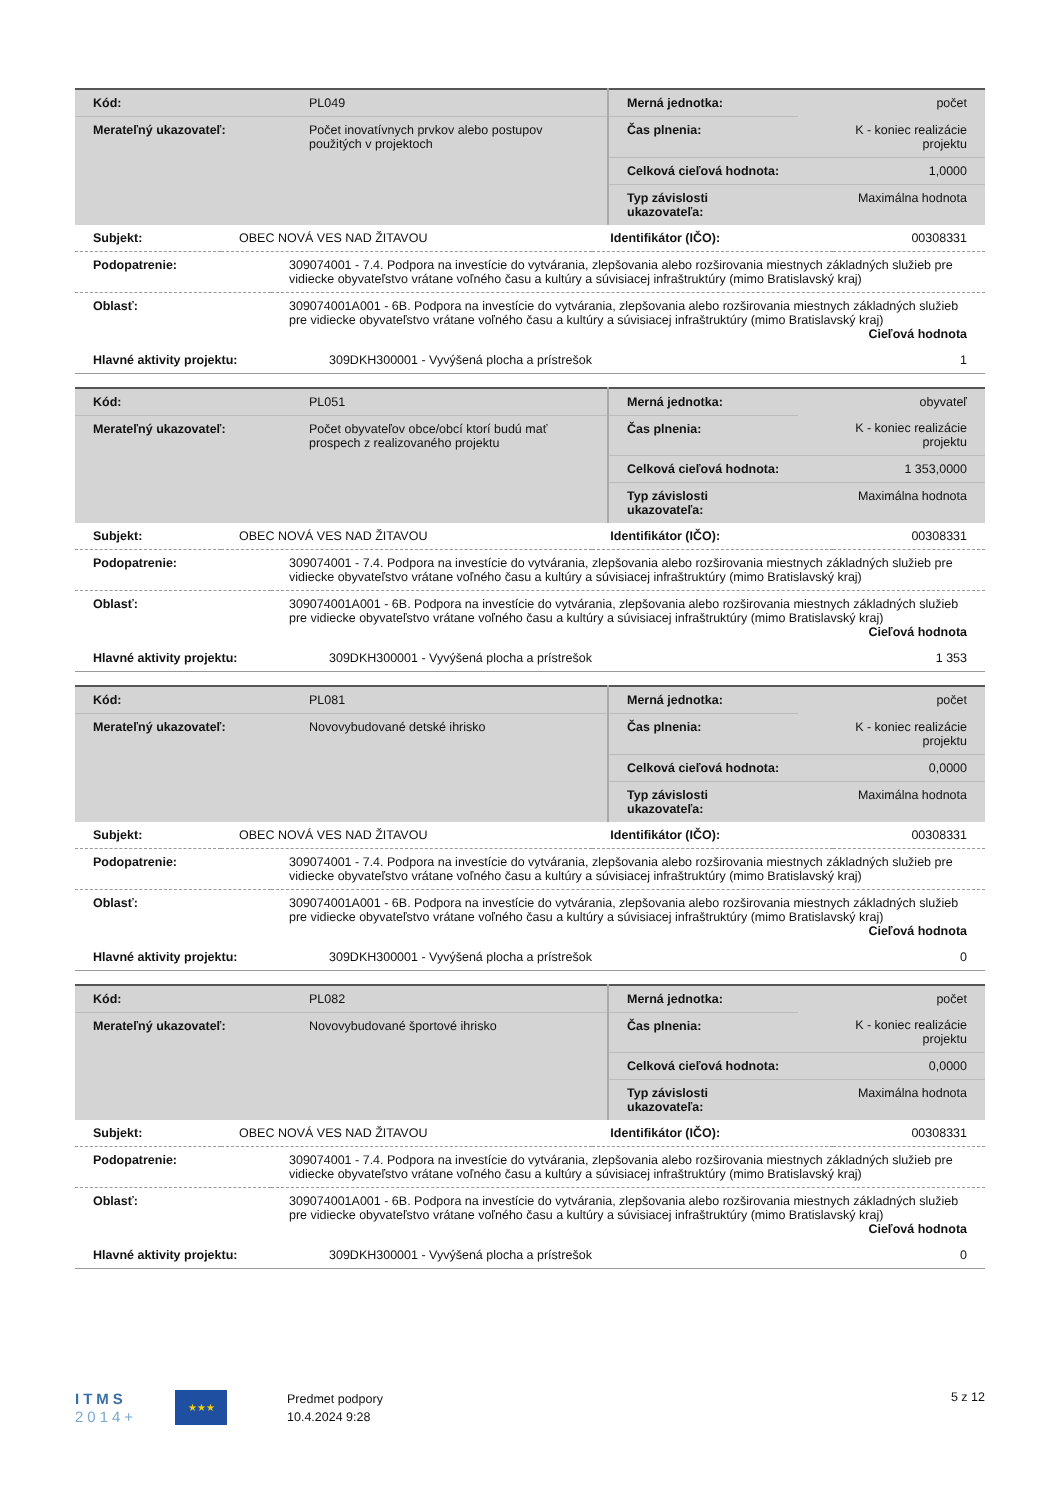| Kód: | PL049 | Merná jednotka: | počet |
| Merateľný ukazovateľ: | Počet inovatívnych prvkov alebo postupov použitých v projektoch | Čas plnenia: | K - koniec realizácie projektu |
| | | Celková cieľová hodnota: | 1,0000 |
| | | Typ závislosti ukazovateľa: | Maximálna hodnota |
| Subjekt: | OBEC NOVÁ VES NAD ŽITAVOU | Identifikátor (IČO): | 00308331 |
| Podopatrenie: | 309074001 - 7.4. Podpora na investície do vytvárania, zlepšovania alebo rozširovania miestnych základných služieb pre vidiecke obyvateľstvo vrátane voľného času a kultúry a súvisiacej infraštruktúry (mimo Bratislavský kraj) |
| Oblasť: | 309074001A001 - 6B. Podpora na investície do vytvárania, zlepšovania alebo rozširovania miestnych základných služieb pre vidiecke obyvateľstvo vrátane voľného času a kultúry a súvisiacej infraštruktúry (mimo Bratislavský kraj) Cieľová hodnota |
| Hlavné aktivity projektu: | 309DKH300001 - Vyvýšená plocha a prístrešok | 1 |
| Kód: | PL051 | Merná jednotka: | obyvateľ |
| Merateľný ukazovateľ: | Počet obyvateľov obce/obcí ktorí budú mať prospech z realizovaného projektu | Čas plnenia: | K - koniec realizácie projektu |
| | | Celková cieľová hodnota: | 1 353,0000 |
| | | Typ závislosti ukazovateľa: | Maximálna hodnota |
| Subjekt: | OBEC NOVÁ VES NAD ŽITAVOU | Identifikátor (IČO): | 00308331 |
| Podopatrenie: | 309074001 - 7.4. Podpora na investície do vytvárania, zlepšovania alebo rozširovania miestnych základných služieb pre vidiecke obyvateľstvo vrátane voľného času a kultúry a súvisiacej infraštruktúry (mimo Bratislavský kraj) |
| Oblasť: | 309074001A001 - 6B. Podpora na investície do vytvárania, zlepšovania alebo rozširovania miestnych základných služieb pre vidiecke obyvateľstvo vrátane voľného času a kultúry a súvisiacej infraštruktúry (mimo Bratislavský kraj) Cieľová hodnota |
| Hlavné aktivity projektu: | 309DKH300001 - Vyvýšená plocha a prístrešok | 1 353 |
| Kód: | PL081 | Merná jednotka: | počet |
| Merateľný ukazovateľ: | Novovybudované detské ihrisko | Čas plnenia: | K - koniec realizácie projektu |
| | | Celková cieľová hodnota: | 0,0000 |
| | | Typ závislosti ukazovateľa: | Maximálna hodnota |
| Subjekt: | OBEC NOVÁ VES NAD ŽITAVOU | Identifikátor (IČO): | 00308331 |
| Podopatrenie: | 309074001 - 7.4. Podpora na investície do vytvárania, zlepšovania alebo rozširovania miestnych základných služieb pre vidiecke obyvateľstvo vrátane voľného času a kultúry a súvisiacej infraštruktúry (mimo Bratislavský kraj) |
| Oblasť: | 309074001A001 - 6B. Podpora na investície do vytvárania, zlepšovania alebo rozširovania miestnych základných služieb pre vidiecke obyvateľstvo vrátane voľného času a kultúry a súvisiacej infraštruktúry (mimo Bratislavský kraj) Cieľová hodnota |
| Hlavné aktivity projektu: | 309DKH300001 - Vyvýšená plocha a prístrešok | 0 |
| Kód: | PL082 | Merná jednotka: | počet |
| Merateľný ukazovateľ: | Novovybudované športové ihrisko | Čas plnenia: | K - koniec realizácie projektu |
| | | Celková cieľová hodnota: | 0,0000 |
| | | Typ závislosti ukazovateľa: | Maximálna hodnota |
| Subjekt: | OBEC NOVÁ VES NAD ŽITAVOU | Identifikátor (IČO): | 00308331 |
| Podopatrenie: | 309074001 - 7.4. Podpora na investície do vytvárania, zlepšovania alebo rozširovania miestnych základných služieb pre vidiecke obyvateľstvo vrátane voľného času a kultúry a súvisiacej infraštruktúry (mimo Bratislavský kraj) |
| Oblasť: | 309074001A001 - 6B. Podpora na investície do vytvárania, zlepšovania alebo rozširovania miestnych základných služieb pre vidiecke obyvateľstvo vrátane voľného času a kultúry a súvisiacej infraštruktúry (mimo Bratislavský kraj) Cieľová hodnota |
| Hlavné aktivity projektu: | 309DKH300001 - Vyvýšená plocha a prístrešok | 0 |
ITMS
2014+
★★★
Predmet podpory
10.4.2024 9:28
5 z 12